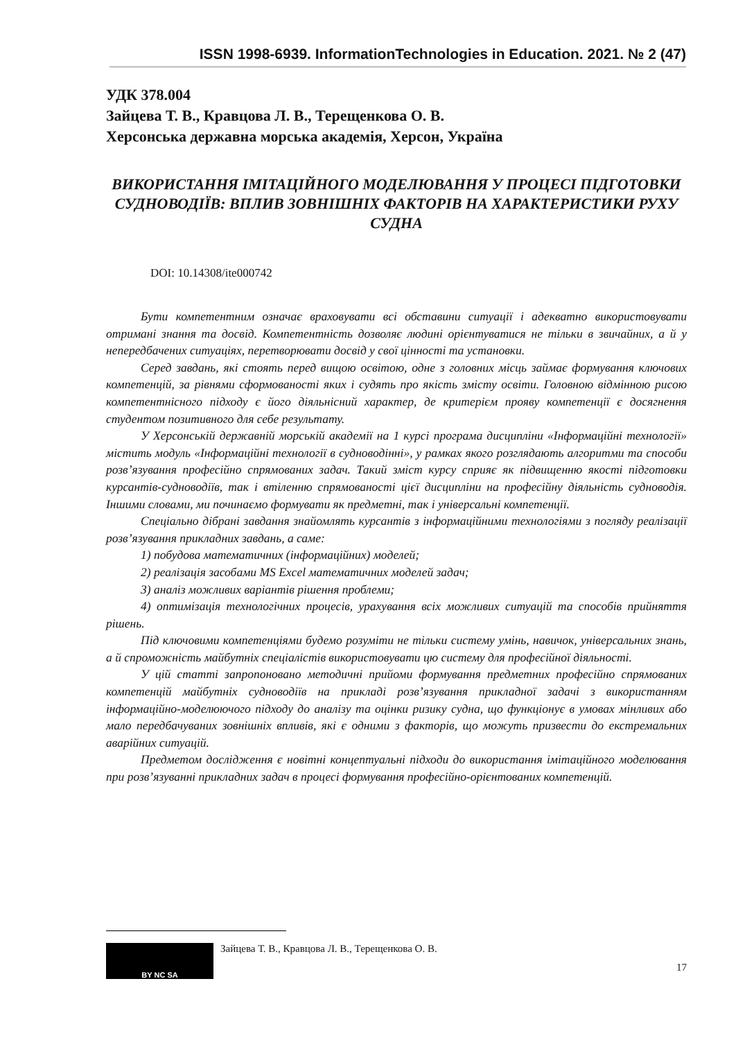ISSN 1998-6939. InformationTechnologies in Education. 2021. № 2 (47)
УДК 378.004
Зайцева Т. В., Кравцова Л. В., Терещенкова О. В.
Херсонська державна морська академія, Херсон, Україна
ВИКОРИСТАННЯ ІМІТАЦІЙНОГО МОДЕЛЮВАННЯ У ПРОЦЕСІ ПІДГОТОВКИ СУДНОВОДІЇВ: ВПЛИВ ЗОВНІШНІХ ФАКТОРІВ НА ХАРАКТЕРИСТИКИ РУХУ СУДНА
DOI: 10.14308/ite000742
Бути компетентним означає враховувати всі обставини ситуації і адекватно використовувати отримані знання та досвід. Компетентність дозволяє людині орієнтуватися не тільки в звичайних, а й у непередбачених ситуаціях, перетворювати досвід у свої цінності та установки.
Серед завдань, які стоять перед вищою освітою, одне з головних місць займає формування ключових компетенцій, за рівнями сформованості яких і судять про якість змісту освіти. Головною відмінною рисою компетентнісного підходу є його діяльнісний характер, де критерієм прояву компетенції є досягнення студентом позитивного для себе результату.
У Херсонській державній морській академії на 1 курсі програма дисципліни «Інформаційні технології» містить модуль «Інформаційні технології в судноводінні», у рамках якого розглядають алгоритми та способи розв’язування професійно спрямованих задач. Такий зміст курсу сприяє як підвищенню якості підготовки курсантів-судноводіїв, так і втіленню спрямованості цієї дисципліни на професійну діяльність судноводія. Іншими словами, ми починаємо формувати як предметні, так і універсальні компетенції.
Спеціально дібрані завдання знайомлять курсантів з інформаційними технологіями з погляду реалізації розв’язування прикладних завдань, а саме:
1) побудова математичних (інформаційних) моделей;
2) реалізація засобами MS Excel математичних моделей задач;
3) аналіз можливих варіантів рішення проблеми;
4) оптимізація технологічних процесів, урахування всіх можливих ситуацій та способів прийняття рішень.
Під ключовими компетенціями будемо розуміти не тільки систему умінь, навичок, універсальних знань, а й спроможність майбутніх спеціалістів використовувати цю систему для професійної діяльності.
У цій статті запропоновано методичні прийоми формування предметних професійно спрямованих компетенцій майбутніх судноводіїв на прикладі розв’язування прикладної задачі з використанням інформаційно-моделюючого підходу до аналізу та оцінки ризику судна, що функціонує в умовах мінливих або мало передбачуваних зовнішніх впливів, які є одними з факторів, що можуть призвести до екстремальних аварійних ситуацій.
Предметом дослідження є новітні концептуальні підходи до використання імітаційного моделювання при розв’язуванні прикладних задач в процесі формування професійно-орієнтованих компетенцій.
BY NC SA
Зайцева Т. В., Кравцова Л. В., Терещенкова О. В.
17